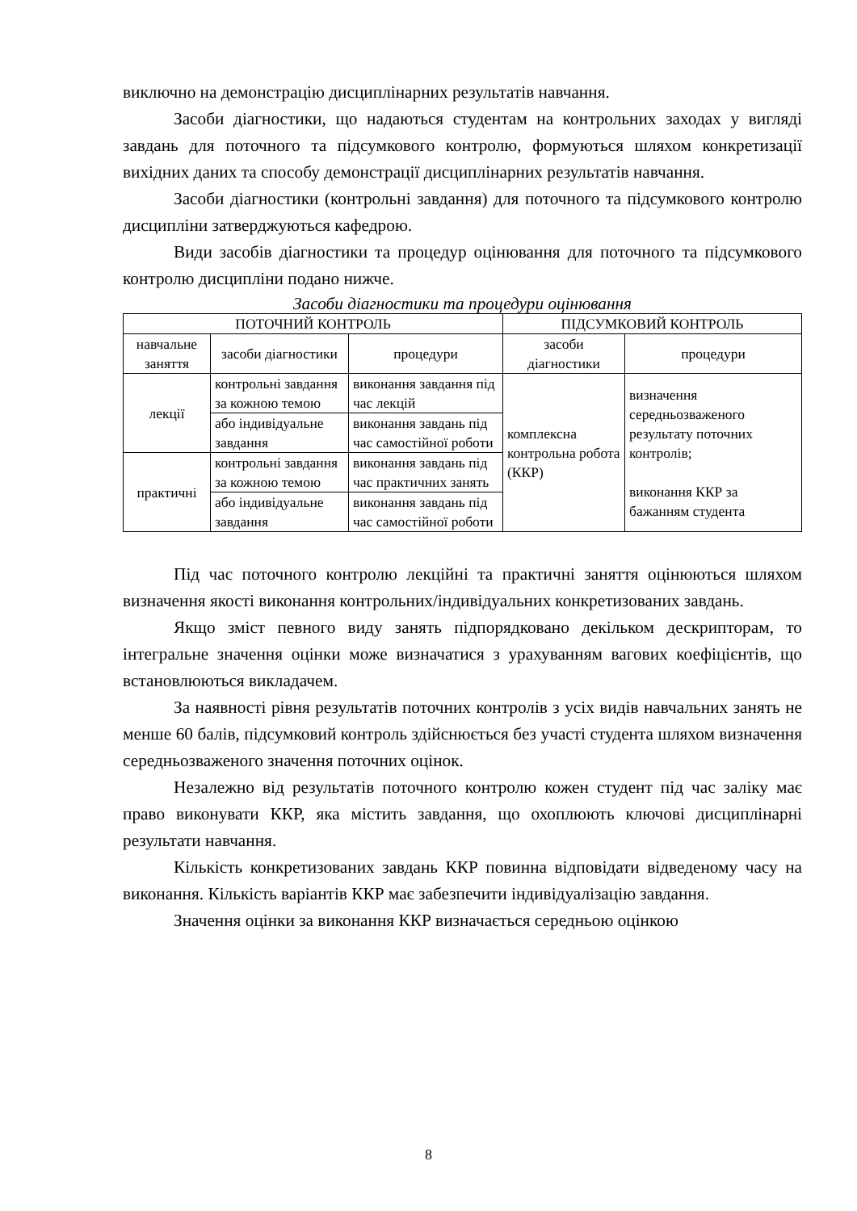виключно на демонстрацію дисциплінарних результатів навчання.
Засоби діагностики, що надаються студентам на контрольних заходах у вигляді завдань для поточного та підсумкового контролю, формуються шляхом конкретизації вихідних даних та способу демонстрації дисциплінарних результатів навчання.
Засоби діагностики (контрольні завдання) для поточного та підсумкового контролю дисципліни затверджуються кафедрою.
Види засобів діагностики та процедур оцінювання для поточного та підсумкового контролю дисципліни подано нижче.
Засоби діагностики та процедури оцінювання
| ПОТОЧНИЙ КОНТРОЛЬ | | | ПІДСУМКОВИЙ КОНТРОЛЬ | |
| навчальне заняття | засоби діагностики | процедури | засоби діагностики | процедури |
| лекції | контрольні завдання за кожною темою | виконання завдання під час лекцій | комплексна контрольна робота (ККР) | визначення середньозваженого результату поточних контролів; виконання ККР за бажанням студента |
| | або індивідуальне завдання | виконання завдань під час самостійної роботи | | |
| практичні | контрольні завдання за кожною темою | виконання завдань під час практичних занять | | |
| | або індивідуальне завдання | виконання завдань під час самостійної роботи | | |
Під час поточного контролю лекційні та практичні заняття оцінюються шляхом визначення якості виконання контрольних/індивідуальних конкретизованих завдань.
Якщо зміст певного виду занять підпорядковано декільком дескрипторам, то інтегральне значення оцінки може визначатися з урахуванням вагових коефіцієнтів, що встановлюються викладачем.
За наявності рівня результатів поточних контролів з усіх видів навчальних занять не менше 60 балів, підсумковий контроль здійснюється без участі студента шляхом визначення середньозваженого значення поточних оцінок.
Незалежно від результатів поточного контролю кожен студент під час заліку має право виконувати ККР, яка містить завдання, що охоплюють ключові дисциплінарні результати навчання.
Кількість конкретизованих завдань ККР повинна відповідати відведеному часу на виконання. Кількість варіантів ККР має забезпечити індивідуалізацію завдання.
Значення оцінки за виконання ККР визначається середньою оцінкою
8